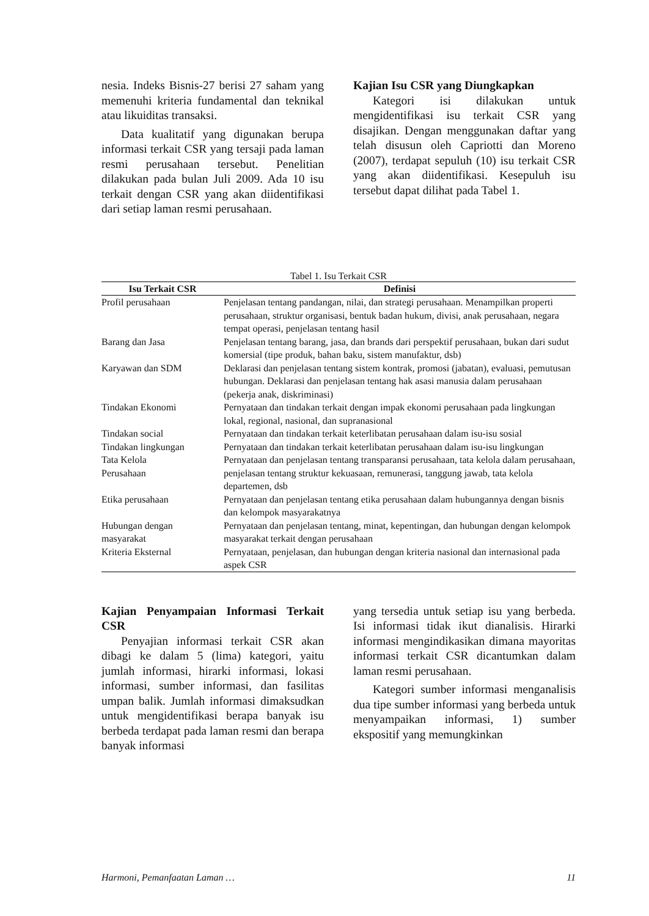nesia. Indeks Bisnis-27 berisi 27 saham yang memenuhi kriteria fundamental dan teknikal atau likuiditas transaksi.
Data kualitatif yang digunakan berupa informasi terkait CSR yang tersaji pada laman resmi perusahaan tersebut. Penelitian dilakukan pada bulan Juli 2009. Ada 10 isu terkait dengan CSR yang akan diidentifikasi dari setiap laman resmi perusahaan.
Kajian Isu CSR yang Diungkapkan
Kategori isi dilakukan untuk mengidentifikasi isu terkait CSR yang disajikan. Dengan menggunakan daftar yang telah disusun oleh Capriotti dan Moreno (2007), terdapat sepuluh (10) isu terkait CSR yang akan diidentifikasi. Kesepuluh isu tersebut dapat dilihat pada Tabel 1.
Tabel 1. Isu Terkait CSR
| Isu Terkait CSR | Definisi |
| --- | --- |
| Profil perusahaan | Penjelasan tentang pandangan, nilai, dan strategi perusahaan. Menampilkan properti perusahaan, struktur organisasi, bentuk badan hukum, divisi, anak perusahaan, negara tempat operasi, penjelasan tentang hasil |
| Barang dan Jasa | Penjelasan tentang barang, jasa, dan brands dari perspektif perusahaan, bukan dari sudut komersial (tipe produk, bahan baku, sistem manufaktur, dsb) |
| Karyawan dan SDM | Deklarasi dan penjelasan tentang sistem kontrak, promosi (jabatan), evaluasi, pemutusan hubungan. Deklarasi dan penjelasan tentang hak asasi manusia dalam perusahaan (pekerja anak, diskriminasi) |
| Tindakan Ekonomi | Pernyataan dan tindakan terkait dengan impak ekonomi perusahaan pada lingkungan lokal, regional, nasional, dan supranasional |
| Tindakan social | Pernyataan dan tindakan terkait keterlibatan perusahaan dalam isu-isu sosial |
| Tindakan lingkungan | Pernyataan dan tindakan terkait keterlibatan perusahaan dalam isu-isu lingkungan |
| Tata Kelola Perusahaan | Pernyataan dan penjelasan tentang transparansi perusahaan, tata kelola dalam perusahaan, penjelasan tentang struktur kekuasaan, remunerasi, tanggung jawab, tata kelola departemen, dsb |
| Etika perusahaan | Pernyataan dan penjelasan tentang etika perusahaan dalam hubungannya dengan bisnis dan kelompok masyarakatnya |
| Hubungan dengan masyarakat | Pernyataan dan penjelasan tentang, minat, kepentingan, dan hubungan dengan kelompok masyarakat terkait dengan perusahaan |
| Kriteria Eksternal | Pernyataan, penjelasan, dan hubungan dengan kriteria nasional dan internasional pada aspek CSR |
Kajian Penyampaian Informasi Terkait CSR
Penyajian informasi terkait CSR akan dibagi ke dalam 5 (lima) kategori, yaitu jumlah informasi, hirarki informasi, lokasi informasi, sumber informasi, dan fasilitas umpan balik. Jumlah informasi dimaksudkan untuk mengidentifikasi berapa banyak isu berbeda terdapat pada laman resmi dan berapa banyak informasi
yang tersedia untuk setiap isu yang berbeda. Isi informasi tidak ikut dianalisis. Hirarki informasi mengindikasikan dimana mayoritas informasi terkait CSR dicantumkan dalam laman resmi perusahaan.
Kategori sumber informasi menganalisis dua tipe sumber informasi yang berbeda untuk menyampaikan informasi, 1) sumber ekspositif yang memungkinkan
Harmoni, Pemanfaatan Laman … 11